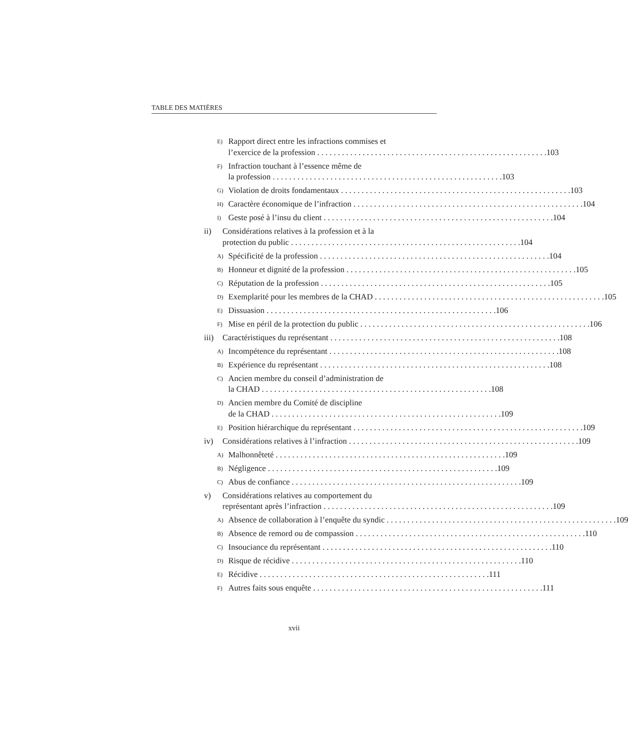TABLE DES MATIÈRES
E)
Rapport direct entre les infractions commises et
l’exercice de la profession 103
F)
Infraction touchant à l’essence même de
la profession 103
G)
Violation de droits fondamentaux 103
H)
Caractère économique de l’infraction 104
I)
Geste posé à l’insu du client 104
ii) Considérations relatives à la profession et à la
protection du public 104
A)
Spécificité de la profession 104
B)
Honneur et dignité de la profession 105
C)
Réputation de la profession 105
D)
Exemplarité pour les membres de la CHAD 105
E)
Dissuasion 106
F)
Mise en péril de la protection du public 106
iii)
Caractéristiques du représentant 108
A)
Incompétence du représentant 108
B)
Expérience du représentant 108
C)
Ancien membre du conseil d’administration de
la CHAD 108
D)
Ancien membre du Comité de discipline
de la CHAD 109
E)
Position hiérarchique du représentant 109
iv) Considérations relatives à l’infraction 109
A)
Malhonnêteté 109
B)
Négligence 109
C)
Abus de confiance 109
v) Considérations relatives au comportement du
représentant après l’infraction 109
A)
Absence de collaboration à l’enquête du syndic 109
B)
Absence de remord ou de compassion 110
C)
Insouciance du représentant 110
D)
Risque de récidive 110
E)
Récidive 111
F)
Autres faits sous enquête 111
xvii